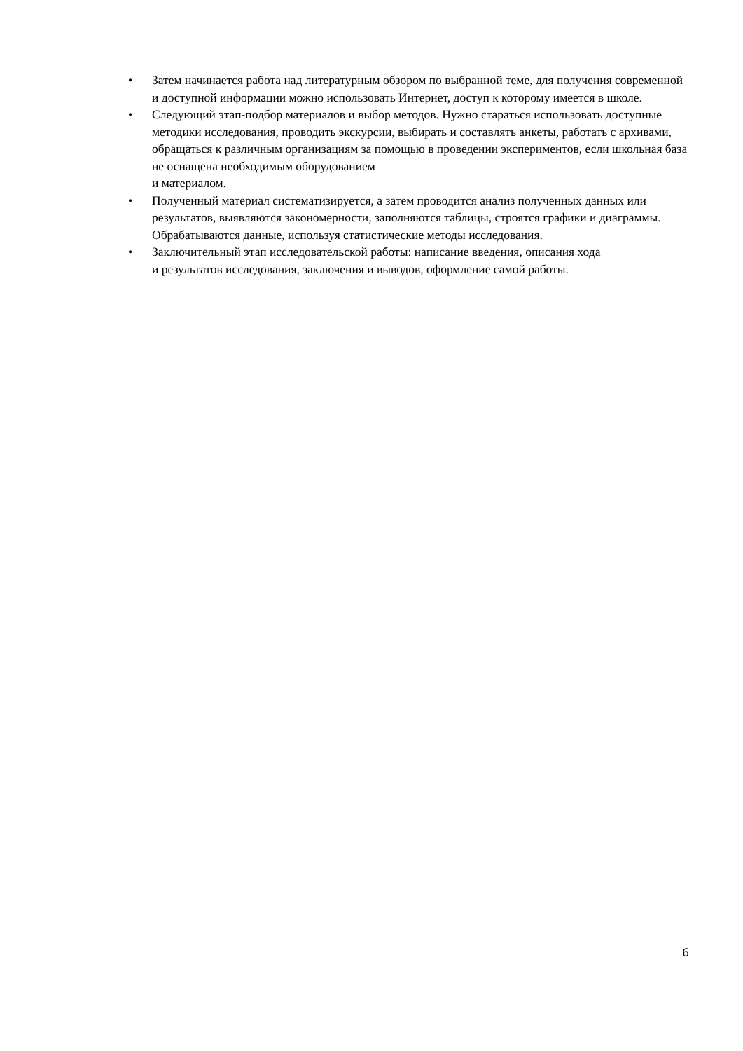• Затем начинается работа над литературным обзором по выбранной теме, для получения современной и доступной информации можно использовать Интернет, доступ к которому имеется в школе.
• Следующий этап-подбор материалов и выбор методов. Нужно стараться использовать доступные методики исследования, проводить экскурсии, выбирать и составлять анкеты, работать с архивами, обращаться к различным организациям за помощью в проведении экспериментов, если школьная база не оснащена необходимым оборудованием
и материалом.
• Полученный материал систематизируется, а затем проводится анализ полученных данных или результатов, выявляются закономерности, заполняются таблицы, строятся графики и диаграммы. Обрабатываются данные, используя статистические методы исследования.
• Заключительный этап исследовательской работы: написание введения, описания хода
и результатов исследования, заключения и выводов, оформление самой работы.
6